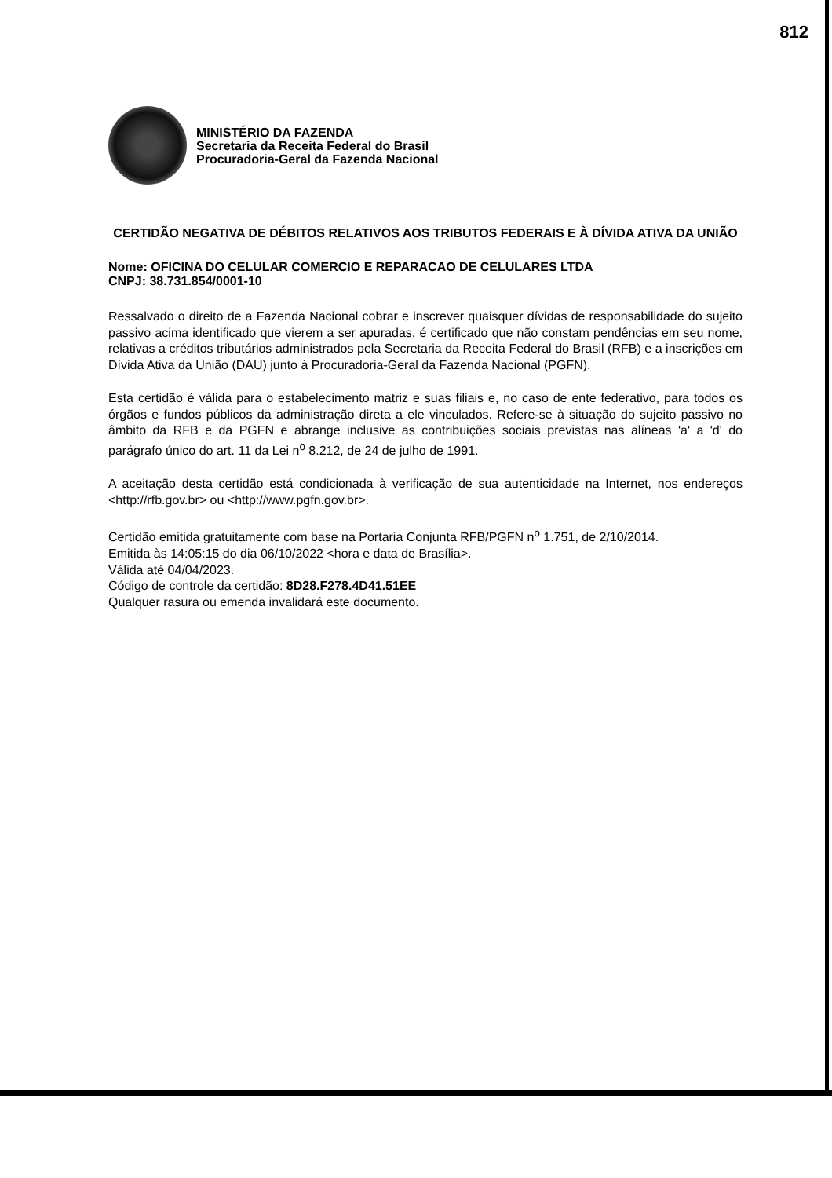812
MINISTÉRIO DA FAZENDA
Secretaria da Receita Federal do Brasil
Procuradoria-Geral da Fazenda Nacional
CERTIDÃO NEGATIVA DE DÉBITOS RELATIVOS AOS TRIBUTOS FEDERAIS E À DÍVIDA ATIVA DA UNIÃO
Nome: OFICINA DO CELULAR COMERCIO E REPARACAO DE CELULARES LTDA
CNPJ: 38.731.854/0001-10
Ressalvado o direito de a Fazenda Nacional cobrar e inscrever quaisquer dívidas de responsabilidade do sujeito passivo acima identificado que vierem a ser apuradas, é certificado que não constam pendências em seu nome, relativas a créditos tributários administrados pela Secretaria da Receita Federal do Brasil (RFB) e a inscrições em Dívida Ativa da União (DAU) junto à Procuradoria-Geral da Fazenda Nacional (PGFN).
Esta certidão é válida para o estabelecimento matriz e suas filiais e, no caso de ente federativo, para todos os órgãos e fundos públicos da administração direta a ele vinculados. Refere-se à situação do sujeito passivo no âmbito da RFB e da PGFN e abrange inclusive as contribuições sociais previstas nas alíneas 'a' a 'd' do parágrafo único do art. 11 da Lei n<sup>o</sup> 8.212, de 24 de julho de 1991.
A aceitação desta certidão está condicionada à verificação de sua autenticidade na Internet, nos endereços <http://rfb.gov.br> ou <http://www.pgfn.gov.br>.
Certidão emitida gratuitamente com base na Portaria Conjunta RFB/PGFN n<sup>o</sup> 1.751, de 2/10/2014.
Emitida às 14:05:15 do dia 06/10/2022 <hora e data de Brasília>.
Válida até 04/04/2023.
Código de controle da certidão: 8D28.F278.4D41.51EE
Qualquer rasura ou emenda invalidará este documento.